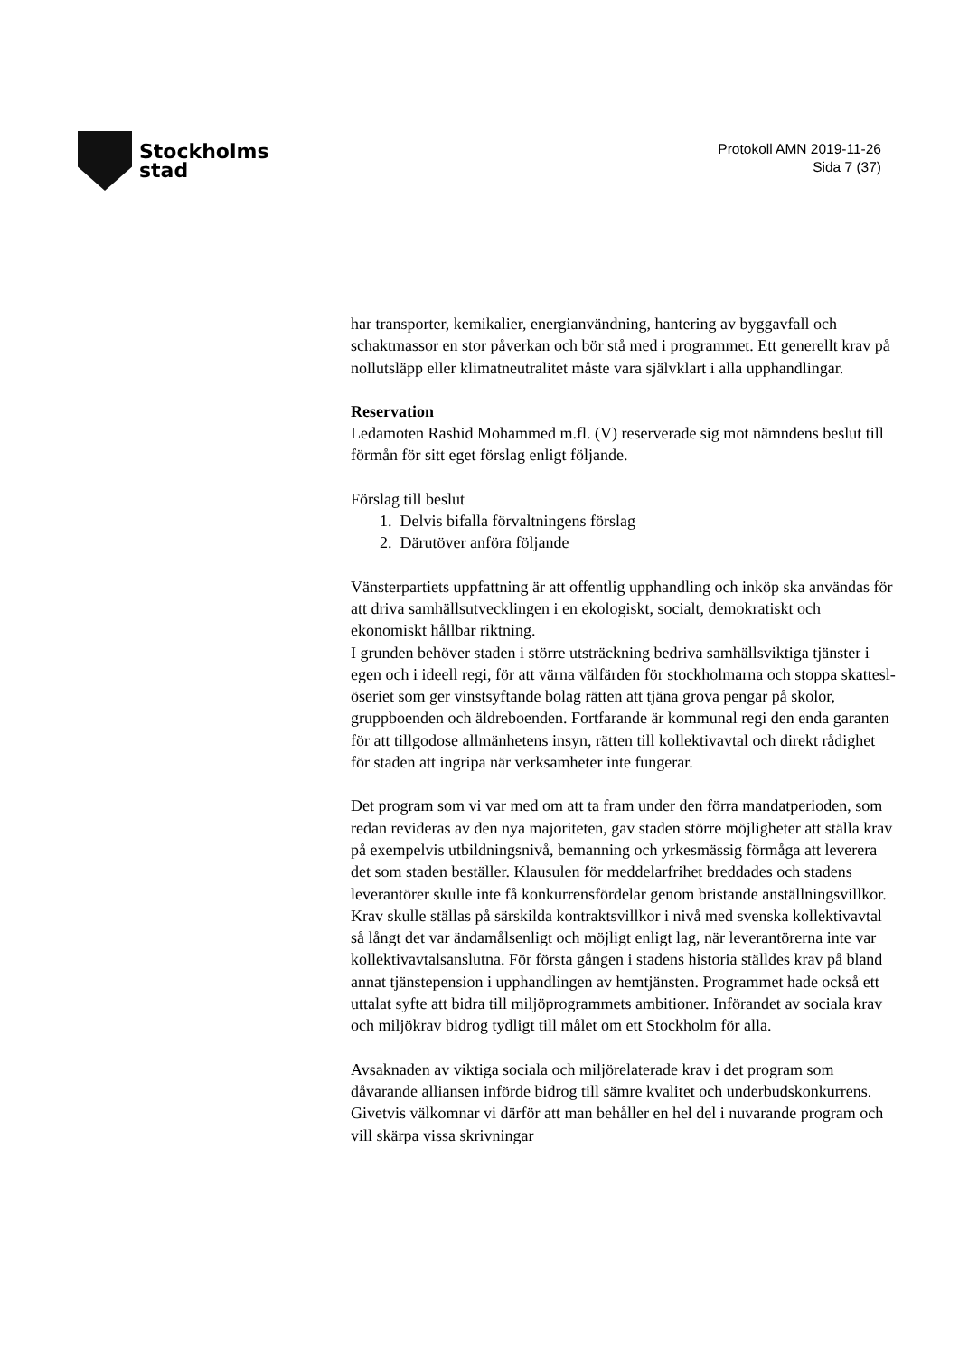Stockholms
stad
Protokoll AMN 2019-11-26
Sida 7 (37)
har transporter, kemikalier, energianvändning, hantering av byggavfall och schaktmassor en stor påverkan och bör stå med i programmet. Ett generellt krav på nollutsläpp eller klimatneutralitet måste vara självklart i alla upphandlingar.
Reservation
Ledamoten Rashid Mohammed m.fl. (V) reserverade sig mot nämndens beslut till förmån för sitt eget förslag enligt följande.
Förslag till beslut
1. Delvis bifalla förvaltningens förslag
2. Därutöver anföra följande
Vänsterpartiets uppfattning är att offentlig upphandling och inköp ska användas för att driva samhällsutvecklingen i en ekologiskt, socialt, demokratiskt och ekonomiskt hållbar riktning.
I grunden behöver staden i större utsträckning bedriva samhällsviktiga tjänster i egen och i ideell regi, för att värna välfärden för stockholmarna och stoppa skattesl­öseriet som ger vinstsyftande bolag rätten att tjäna grova pengar på skolor, gruppboenden och äldreboenden. Fortfarande är kommunal regi den enda garanten för att tillgodose allmänhetens insyn, rätten till kollektivavtal och direkt rådighet för staden att ingripa när verksamheter inte fungerar.
Det program som vi var med om att ta fram under den förra mandatperioden, som redan revideras av den nya majoriteten, gav staden större möjligheter att ställa krav på exempelvis utbildningsnivå, bemanning och yrkesmässig förmåga att leverera det som staden beställer. Klausulen för meddelarfrihet breddades och stadens leverantörer skulle inte få konkurrensfördelar genom bristande anställningsvillkor. Krav skulle ställas på särskilda kontraktsvillkor i nivå med svenska kollektivavtal så långt det var ändamålsenligt och möjligt enligt lag, när leverantörerna inte var kollektivavtalsanslutna. För första gången i stadens historia ställdes krav på bland annat tjänstepension i upphandlingen av hemtjänsten. Programmet hade också ett uttalat syfte att bidra till miljöprogrammets ambitioner. Införandet av sociala krav och miljökrav bidrog tydligt till målet om ett Stockholm för alla.
Avsaknaden av viktiga sociala och miljörelaterade krav i det program som dåvarande alliansen införde bidrog till sämre kvalitet och underbudskonkurrens. Givetvis välkomnar vi därför att man behåller en hel del i nuvarande program och vill skärpa vissa skrivningar